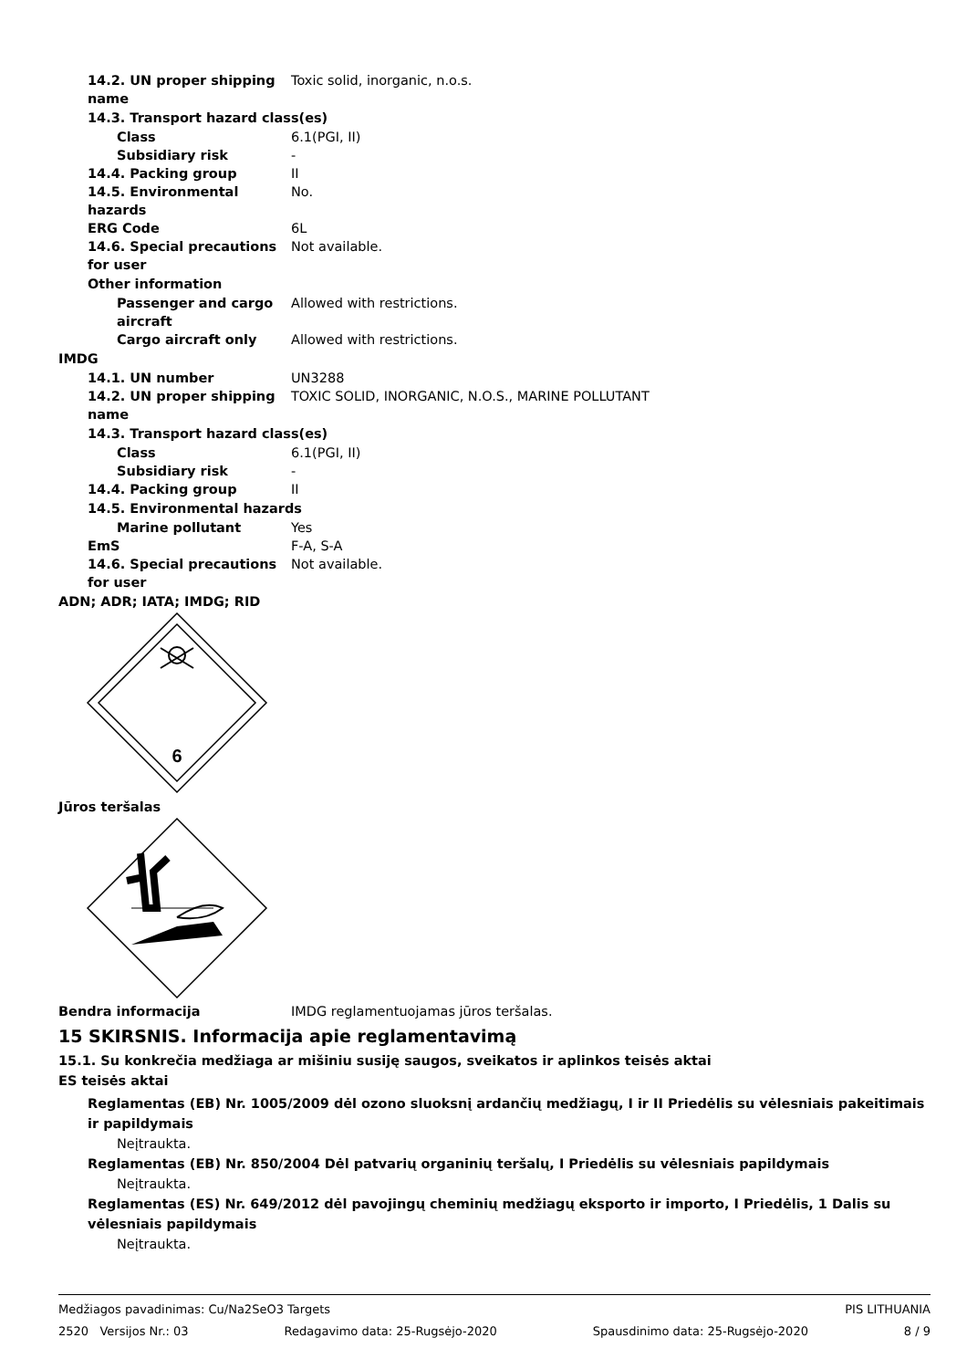14.2. UN proper shipping name Toxic solid, inorganic, n.o.s.
14.3. Transport hazard class(es)
Class 6.1(PGI, II)
Subsidiary risk -
14.4. Packing group II
14.5. Environmental hazards No.
ERG Code 6L
14.6. Special precautions for user Not available.
Other information
Passenger and cargo aircraft Allowed with restrictions.
Cargo aircraft only Allowed with restrictions.
IMDG
14.1. UN number UN3288
14.2. UN proper shipping name TOXIC SOLID, INORGANIC, N.O.S., MARINE POLLUTANT
14.3. Transport hazard class(es)
Class 6.1(PGI, II)
Subsidiary risk -
14.4. Packing group II
14.5. Environmental hazards
Marine pollutant Yes
EmS F-A, S-A
14.6. Special precautions for user Not available.
ADN; ADR; IATA; IMDG; RID
6
Jūros teršalas
Bendra informacija IMDG reglamentuojamas jūros teršalas.
15 SKIRSNIS. Informacija apie reglamentavimą
15.1. Su konkrečia medžiaga ar mišiniu susiję saugos, sveikatos ir aplinkos teisės aktai
ES teisės aktai
Reglamentas (EB) Nr. 1005/2009 dėl ozono sluoksnį ardančių medžiagų, I ir II Priedėlis su vėlesniais pakeitimais ir papildymais
Neįtraukta.
Reglamentas (EB) Nr. 850/2004 Dėl patvarių organinių teršalų, I Priedėlis su vėlesniais papildymais
Neįtraukta.
Reglamentas (ES) Nr. 649/2012 dėl pavojingų cheminių medžiagų eksporto ir importo, I Priedėlis, 1 Dalis su vėlesniais papildymais
Neįtraukta.
Medžiagos pavadinimas: Cu/Na2SeO3 Targets PIS LITHUANIA
2520 Versijos Nr.: 03 Redagavimo data: 25-Rugsėjo-2020 Spausdinimo data: 25-Rugsėjo-2020 8 / 9